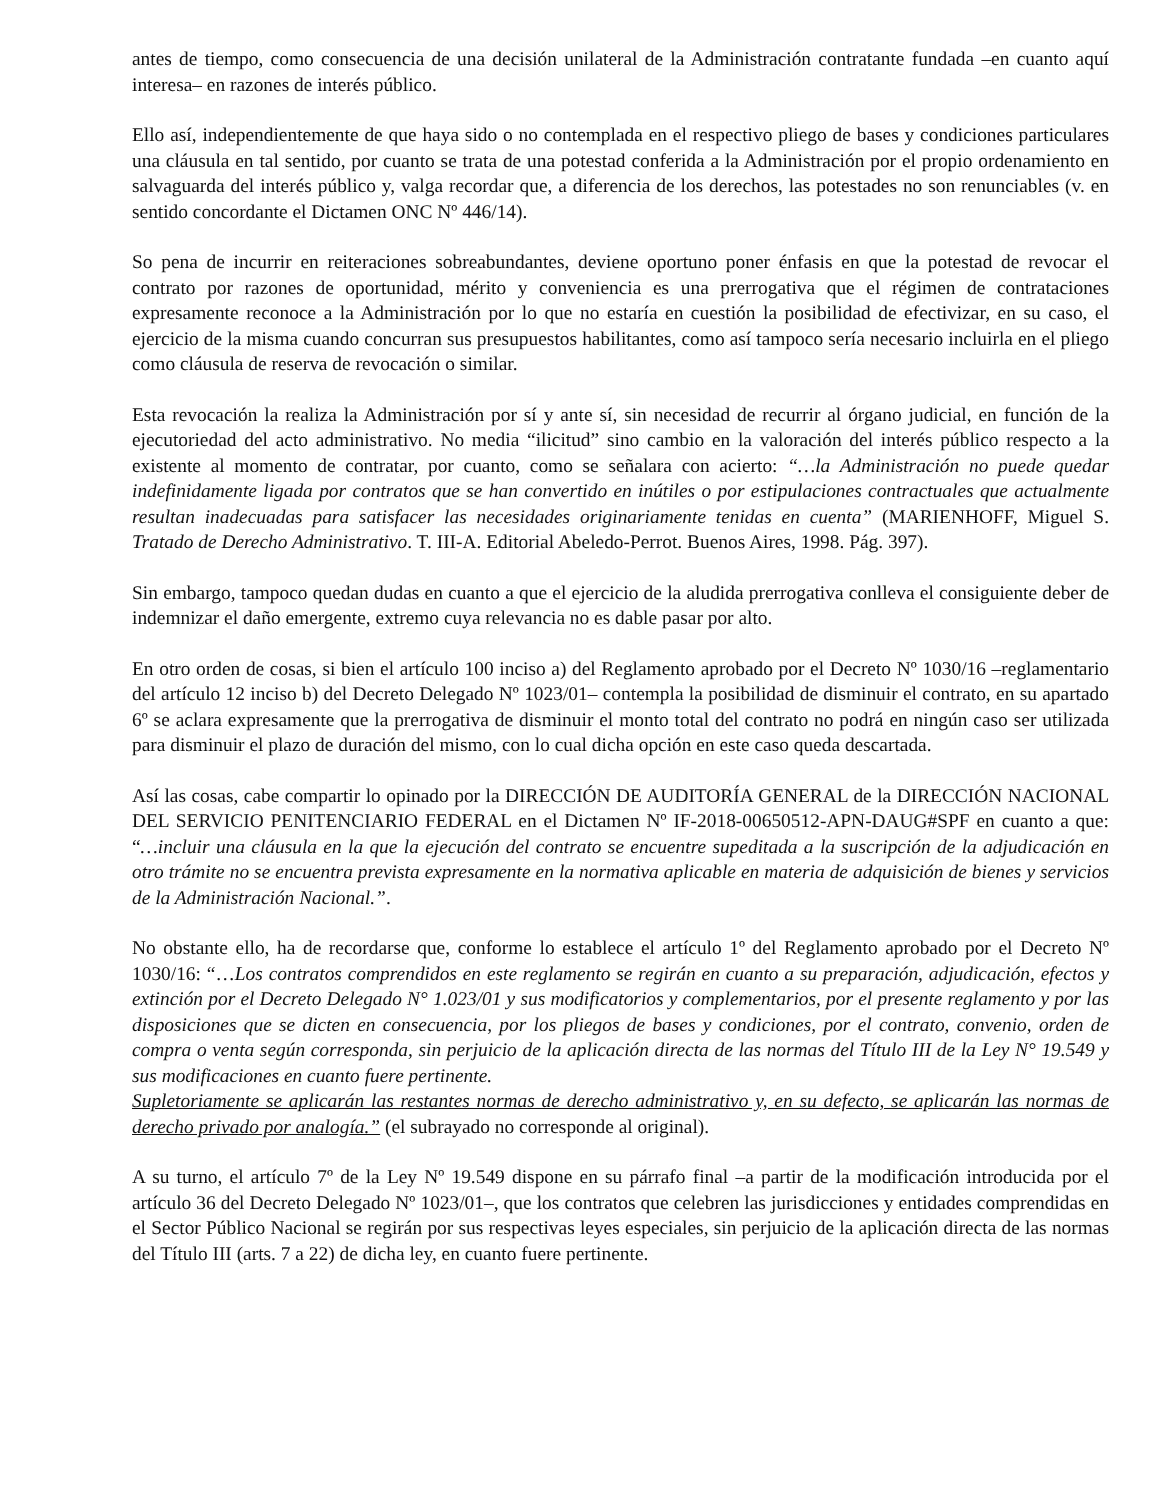antes de tiempo, como consecuencia de una decisión unilateral de la Administración contratante fundada –en cuanto aquí interesa– en razones de interés público.
Ello así, independientemente de que haya sido o no contemplada en el respectivo pliego de bases y condiciones particulares una cláusula en tal sentido, por cuanto se trata de una potestad conferida a la Administración por el propio ordenamiento en salvaguarda del interés público y, valga recordar que, a diferencia de los derechos, las potestades no son renunciables (v. en sentido concordante el Dictamen ONC Nº 446/14).
So pena de incurrir en reiteraciones sobreabundantes, deviene oportuno poner énfasis en que la potestad de revocar el contrato por razones de oportunidad, mérito y conveniencia es una prerrogativa que el régimen de contrataciones expresamente reconoce a la Administración por lo que no estaría en cuestión la posibilidad de efectivizar, en su caso, el ejercicio de la misma cuando concurran sus presupuestos habilitantes, como así tampoco sería necesario incluirla en el pliego como cláusula de reserva de revocación o similar.
Esta revocación la realiza la Administración por sí y ante sí, sin necesidad de recurrir al órgano judicial, en función de la ejecutoriedad del acto administrativo. No media “ilicitud” sino cambio en la valoración del interés público respecto a la existente al momento de contratar, por cuanto, como se señalara con acierto: “…la Administración no puede quedar indefinidamente ligada por contratos que se han convertido en inútiles o por estipulaciones contractuales que actualmente resultan inadecuadas para satisfacer las necesidades originariamente tenidas en cuenta” (MARIENHOFF, Miguel S. Tratado de Derecho Administrativo. T. III-A. Editorial Abeledo-Perrot. Buenos Aires, 1998. Pág. 397).
Sin embargo, tampoco quedan dudas en cuanto a que el ejercicio de la aludida prerrogativa conlleva el consiguiente deber de indemnizar el daño emergente, extremo cuya relevancia no es dable pasar por alto.
En otro orden de cosas, si bien el artículo 100 inciso a) del Reglamento aprobado por el Decreto Nº 1030/16 –reglamentario del artículo 12 inciso b) del Decreto Delegado Nº 1023/01– contempla la posibilidad de disminuir el contrato, en su apartado 6º se aclara expresamente que la prerrogativa de disminuir el monto total del contrato no podrá en ningún caso ser utilizada para disminuir el plazo de duración del mismo, con lo cual dicha opción en este caso queda descartada.
Así las cosas, cabe compartir lo opinado por la DIRECCIÓN DE AUDITORÍA GENERAL de la DIRECCIÓN NACIONAL DEL SERVICIO PENITENCIARIO FEDERAL en el Dictamen Nº IF-2018-00650512-APN-DAUG#SPF en cuanto a que: “…incluir una cláusula en la que la ejecución del contrato se encuentre supeditada a la suscripción de la adjudicación en otro trámite no se encuentra prevista expresamente en la normativa aplicable en materia de adquisición de bienes y servicios de la Administración Nacional.”.
No obstante ello, ha de recordarse que, conforme lo establece el artículo 1º del Reglamento aprobado por el Decreto Nº 1030/16: “…Los contratos comprendidos en este reglamento se regirán en cuanto a su preparación, adjudicación, efectos y extinción por el Decreto Delegado N° 1.023/01 y sus modificatorios y complementarios, por el presente reglamento y por las disposiciones que se dicten en consecuencia, por los pliegos de bases y condiciones, por el contrato, convenio, orden de compra o venta según corresponda, sin perjuicio de la aplicación directa de las normas del Título III de la Ley N° 19.549 y sus modificaciones en cuanto fuere pertinente.
Supletoriamente se aplicarán las restantes normas de derecho administrativo y, en su defecto, se aplicarán las normas de derecho privado por analogía.” (el subrayado no corresponde al original).
A su turno, el artículo 7º de la Ley Nº 19.549 dispone en su párrafo final –a partir de la modificación introducida por el artículo 36 del Decreto Delegado Nº 1023/01–, que los contratos que celebren las jurisdicciones y entidades comprendidas en el Sector Público Nacional se regirán por sus respectivas leyes especiales, sin perjuicio de la aplicación directa de las normas del Título III (arts. 7 a 22) de dicha ley, en cuanto fuere pertinente.